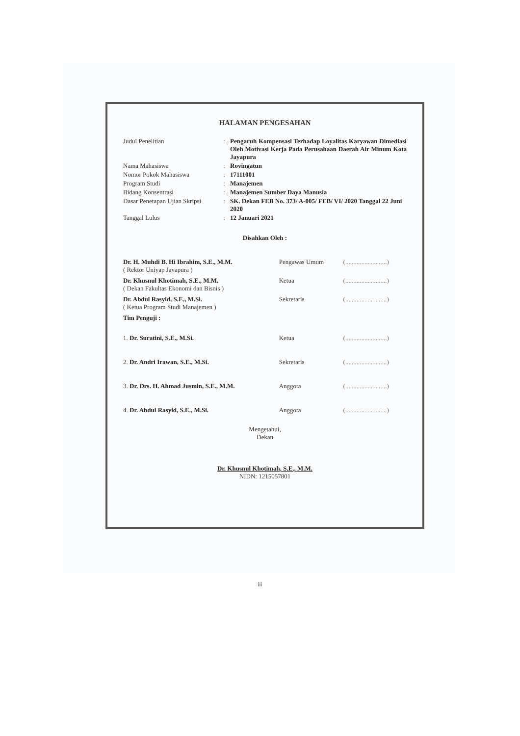HALAMAN PENGESAHAN
| Judul Penelitian | : | Pengaruh Kompensasi Terhadap Loyalitas Karyawan Dimediasi Oleh Motivasi Kerja Pada Perusahaan Daerah Air Minum Kota Jayapura |
| Nama Mahasiswa | : | Rovingatun |
| Nomor Pokok Mahasiswa | : | 17111001 |
| Program Studi | : | Manajemen |
| Bidang Konsentrasi | : | Manajemen Sumber Daya Manusia |
| Dasar Penetapan Ujian Skripsi | : | SK. Dekan FEB No. 373/ A-005/ FEB/ VI/ 2020 Tanggal 22 Juni 2020 |
| Tanggal Lulus | : | 12 Januari 2021 |
Disahkan Oleh :
| Dr. H. Muhdi B. Hi Ibrahim, S.E., M.M. ( Rektor Uniyap Jayapura ) | Pengawas Umum | (..........................) |
| Dr. Khusnul Khotimah, S.E., M.M. ( Dekan Fakultas Ekonomi dan Bisnis ) | Ketua | (..........................) |
| Dr. Abdul Rasyid, S.E., M.Si. ( Ketua Program Studi Manajemen ) | Sekretaris | (..........................) |
| Tim Penguji : | | |
| 1. Dr. Suratini, S.E., M.Si. | Ketua | (..........................) |
| 2. Dr. Andri Irawan, S.E., M.Si. | Sekretaris | (..........................) |
| 3. Dr. Drs. H. Ahmad Jusmin, S.E., M.M. | Anggota | (..........................) |
| 4. Dr. Abdul Rasyid, S.E., M.Si. | Anggota | (..........................) |
Mengetahui,
Dekan
Dr. Khusnul Khotimah, S.E., M.M.
NIDN: 1215057801
iii